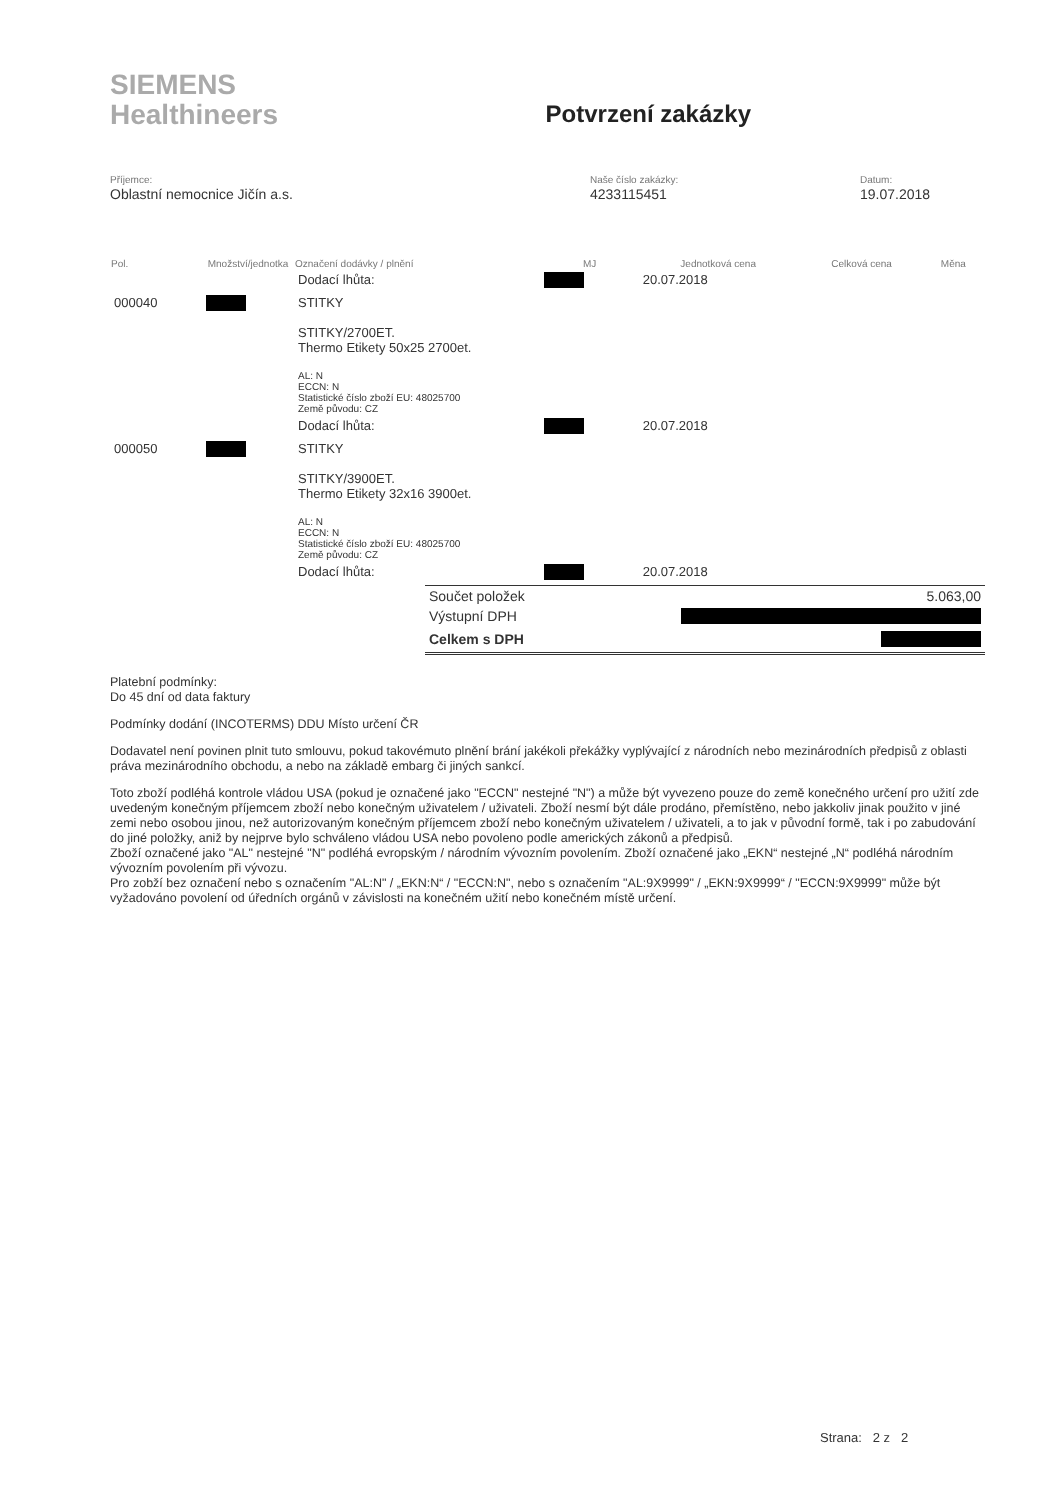SIEMENS
Healthineers
Potvrzení zakázky
Příjemce:
Oblastní nemocnice Jičín a.s.
Naše číslo zakázky:
4233115451
Datum:
19.07.2018
| Pol. | Množství/jednotka | Označení dodávky / plnění | MJ | Jednotková cena | Celková cena | Měna |
| --- | --- | --- | --- | --- | --- | --- |
| | | Dodací lhůta: | | 20.07.2018 | | |
| 000040 | | STITKY STITKY/2700ET. Thermo Etikety 50x25 2700et. AL: N ECCN: N Statistické číslo zboží EU: 48025700 Země původu: CZ | | | | |
| | | Dodací lhůta: | | 20.07.2018 | | |
| 000050 | | STITKY STITKY/3900ET. Thermo Etikety 32x16 3900et. AL: N ECCN: N Statistické číslo zboží EU: 48025700 Země původu: CZ | | | | |
| | | Dodací lhůta: | | 20.07.2018 | | |
| Součet položek | 5.063,00 |
| Výstupní DPH | |
| Celkem s DPH | |
Platební podmínky:
Do 45 dní od data faktury
Podmínky dodání (INCOTERMS) DDU Místo určení ČR
Dodavatel není povinen plnit tuto smlouvu, pokud takovémuto plnění brání jakékoli překážky vyplývající z národních nebo mezinárodních předpisů z oblasti práva mezinárodního obchodu, a nebo na základě embarg či jiných sankcí.
Toto zboží podléhá kontrole vládou USA (pokud je označené jako "ECCN" nestejné "N") a může být vyvezeno pouze do země konečného určení pro užití zde uvedeným konečným příjemcem zboží nebo konečným uživatelem / uživateli. Zboží nesmí být dále prodáno, přemístěno, nebo jakkoliv jinak použito v jiné zemi nebo osobou jinou, než autorizovaným konečným příjemcem zboží nebo konečným uživatelem / uživateli, a to jak v původní formě, tak i po zabudování do jiné položky, aniž by nejprve bylo schváleno vládou USA nebo povoleno podle amerických zákonů a předpisů.
Zboží označené jako "AL" nestejné "N" podléhá evropským / národním vývozním povolením. Zboží označené jako „EKN“ nestejné „N“ podléhá národním vývozním povolením při vývozu.
Pro zobží bez označení nebo s označením "AL:N" / „EKN:N“ / "ECCN:N", nebo s označením "AL:9X9999" / „EKN:9X9999“ / "ECCN:9X9999" může být vyžadováno povolení od úředních orgánů v závislosti na konečném užití nebo konečném místě určení.
Strana: 2 z 2